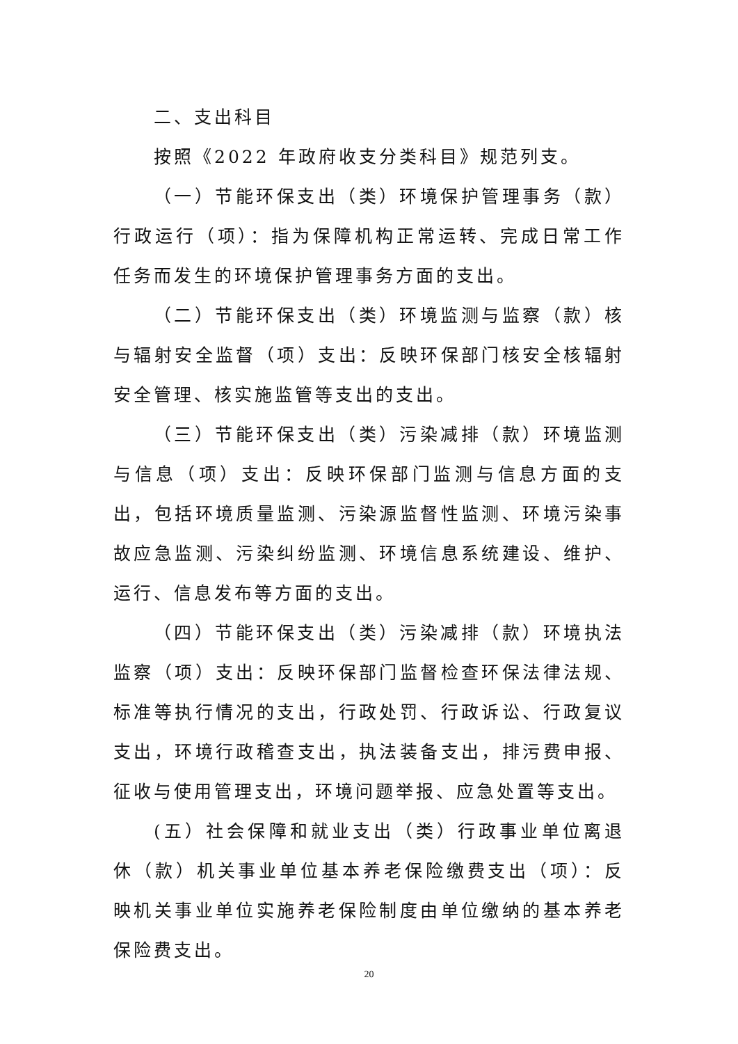二、支出科目
按照《2022 年政府收支分类科目》规范列支。
（一）节能环保支出（类）环境保护管理事务（款）行政运行（项）：指为保障机构正常运转、完成日常工作任务而发生的环境保护管理事务方面的支出。
（二）节能环保支出（类）环境监测与监察（款）核与辐射安全监督（项）支出：反映环保部门核安全核辐射安全管理、核实施监管等支出的支出。
（三）节能环保支出（类）污染减排（款）环境监测与信息（项）支出：反映环保部门监测与信息方面的支出，包括环境质量监测、污染源监督性监测、环境污染事故应急监测、污染纠纷监测、环境信息系统建设、维护、运行、信息发布等方面的支出。
（四）节能环保支出（类）污染减排（款）环境执法监察（项）支出：反映环保部门监督检查环保法律法规、标准等执行情况的支出，行政处罚、行政诉讼、行政复议支出，环境行政稽查支出，执法装备支出，排污费申报、征收与使用管理支出，环境问题举报、应急处置等支出。
(五）社会保障和就业支出（类）行政事业单位离退休（款）机关事业单位基本养老保险缴费支出（项）：反映机关事业单位实施养老保险制度由单位缴纳的基本养老保险费支出。
20